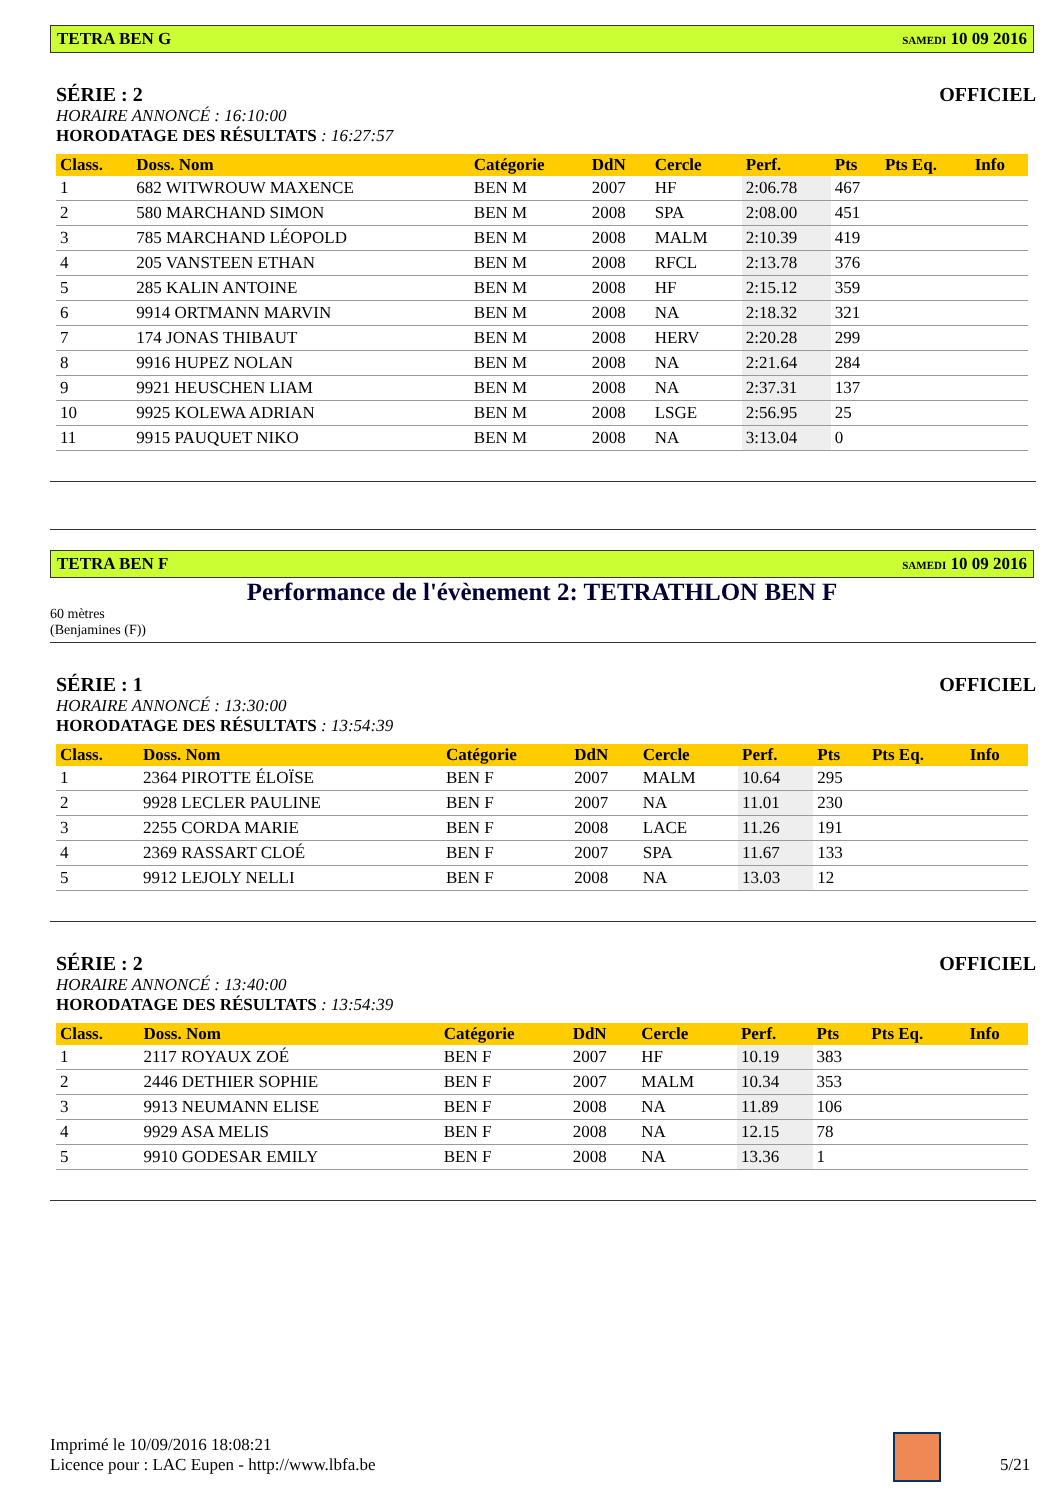TETRA BEN G SAMEDI 10 09 2016
SÉRIE : 2 OFFICIEL
HORAIRE ANNONCÉ : 16:10:00
HORODATAGE DES RÉSULTATS : 16:27:57
| Class. | Doss. Nom | Catégorie | DdN | Cercle | Perf. | Pts | Pts Eq. | Info |
| --- | --- | --- | --- | --- | --- | --- | --- | --- |
| 1 | 682 WITWROUW MAXENCE | BEN M | 2007 | HF | 2:06.78 | 467 | | |
| 2 | 580 MARCHAND SIMON | BEN M | 2008 | SPA | 2:08.00 | 451 | | |
| 3 | 785 MARCHAND LÉOPOLD | BEN M | 2008 | MALM | 2:10.39 | 419 | | |
| 4 | 205 VANSTEEN ETHAN | BEN M | 2008 | RFCL | 2:13.78 | 376 | | |
| 5 | 285 KALIN ANTOINE | BEN M | 2008 | HF | 2:15.12 | 359 | | |
| 6 | 9914 ORTMANN MARVIN | BEN M | 2008 | NA | 2:18.32 | 321 | | |
| 7 | 174 JONAS THIBAUT | BEN M | 2008 | HERV | 2:20.28 | 299 | | |
| 8 | 9916 HUPEZ NOLAN | BEN M | 2008 | NA | 2:21.64 | 284 | | |
| 9 | 9921 HEUSCHEN LIAM | BEN M | 2008 | NA | 2:37.31 | 137 | | |
| 10 | 9925 KOLEWA ADRIAN | BEN M | 2008 | LSGE | 2:56.95 | 25 | | |
| 11 | 9915 PAUQUET NIKO | BEN M | 2008 | NA | 3:13.04 | 0 | | |
TETRA BEN F SAMEDI 10 09 2016
Performance de l'évènement 2: TETRATHLON BEN F
60 mètres
(Benjamines (F))
SÉRIE : 1 OFFICIEL
HORAIRE ANNONCÉ : 13:30:00
HORODATAGE DES RÉSULTATS : 13:54:39
| Class. | Doss. Nom | Catégorie | DdN | Cercle | Perf. | Pts | Pts Eq. | Info |
| --- | --- | --- | --- | --- | --- | --- | --- | --- |
| 1 | 2364 PIROTTE ÉLOÏSE | BEN F | 2007 | MALM | 10.64 | 295 | | |
| 2 | 9928 LECLER PAULINE | BEN F | 2007 | NA | 11.01 | 230 | | |
| 3 | 2255 CORDA MARIE | BEN F | 2008 | LACE | 11.26 | 191 | | |
| 4 | 2369 RASSART CLOÉ | BEN F | 2007 | SPA | 11.67 | 133 | | |
| 5 | 9912 LEJOLY NELLI | BEN F | 2008 | NA | 13.03 | 12 | | |
SÉRIE : 2 OFFICIEL
HORAIRE ANNONCÉ : 13:40:00
HORODATAGE DES RÉSULTATS : 13:54:39
| Class. | Doss. Nom | Catégorie | DdN | Cercle | Perf. | Pts | Pts Eq. | Info |
| --- | --- | --- | --- | --- | --- | --- | --- | --- |
| 1 | 2117 ROYAUX ZOÉ | BEN F | 2007 | HF | 10.19 | 383 | | |
| 2 | 2446 DETHIER SOPHIE | BEN F | 2007 | MALM | 10.34 | 353 | | |
| 3 | 9913 NEUMANN ELISE | BEN F | 2008 | NA | 11.89 | 106 | | |
| 4 | 9929 ASA MELIS | BEN F | 2008 | NA | 12.15 | 78 | | |
| 5 | 9910 GODESAR EMILY | BEN F | 2008 | NA | 13.36 | 1 | | |
Imprimé le 10/09/2016 18:08:21
Licence pour : LAC Eupen - http://www.lbfa.be
5/21